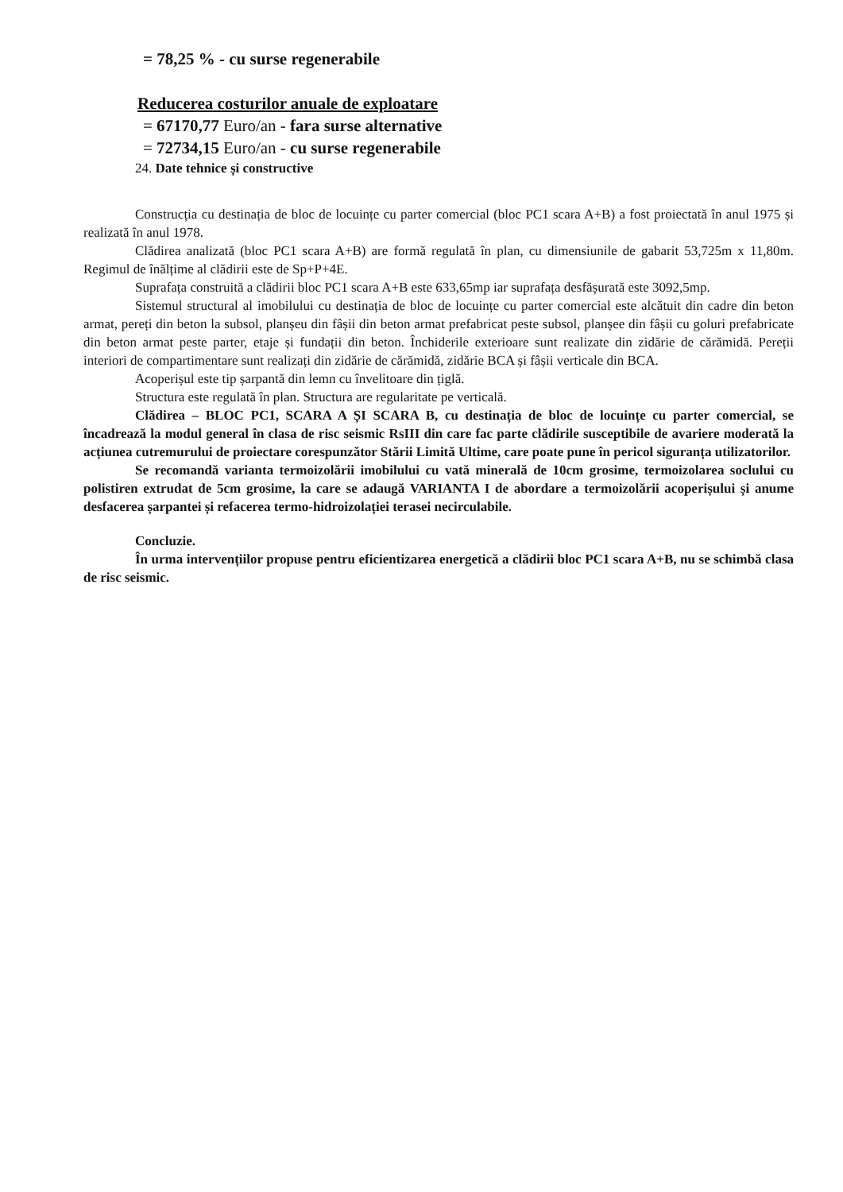= 78,25 % - cu surse regenerabile
Reducerea costurilor anuale de exploatare
= 67170,77 Euro/an - fara surse alternative
= 72734,15 Euro/an - cu surse regenerabile
24. Date tehnice și constructive
Construcția cu destinația de bloc de locuințe cu parter comercial (bloc PC1 scara A+B) a fost proiectată în anul 1975 și realizată în anul 1978.
Clădirea analizată (bloc PC1 scara A+B) are formă regulată în plan, cu dimensiunile de gabarit 53,725m x 11,80m. Regimul de înălțime al clădirii este de Sp+P+4E.
Suprafața construită a clădirii bloc PC1 scara A+B este 633,65mp iar suprafața desfășurată este 3092,5mp.
Sistemul structural al imobilului cu destinația de bloc de locuințe cu parter comercial este alcătuit din cadre din beton armat, pereți din beton la subsol, planșeu din fâșii din beton armat prefabricat peste subsol, planșee din fâșii cu goluri prefabricate din beton armat peste parter, etaje și fundații din beton. Închiderile exterioare sunt realizate din zidărie de cărămidă. Pereții interiori de compartimentare sunt realizați din zidărie de cărămidă, zidărie BCA și fâșii verticale din BCA.
Acoperișul este tip șarpantă din lemn cu învelitoare din țiglă.
Structura este regulată în plan. Structura are regularitate pe verticală.
Clădirea – BLOC PC1, SCARA A ȘI SCARA B, cu destinația de bloc de locuințe cu parter comercial, se încadrează la modul general în clasa de risc seismic RsIII din care fac parte clădirile susceptibile de avariere moderată la acțiunea cutremurului de proiectare corespunzător Stării Limită Ultime, care poate pune în pericol siguranța utilizatorilor.
Se recomandă varianta termoizolării imobilului cu vată minerală de 10cm grosime, termoizolarea soclului cu polistiren extrudat de 5cm grosime, la care se adaugă VARIANTA I de abordare a termoizolării acoperișului și anume desfacerea șarpantei și refacerea termo-hidroizolației terasei necirculabile.
Concluzie.
În urma intervențiilor propuse pentru eficientizarea energetică a clădirii bloc PC1 scara A+B, nu se schimbă clasa de risc seismic.